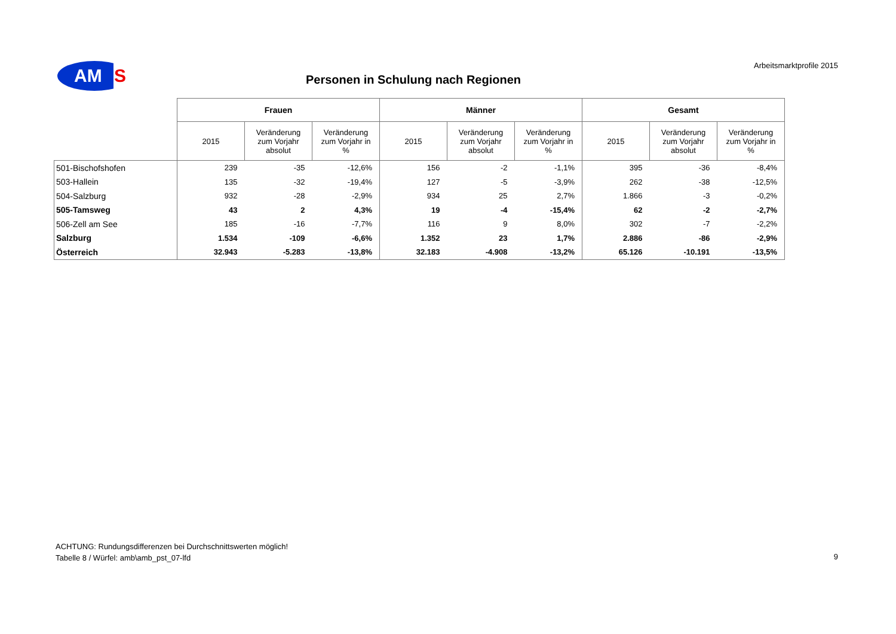AM
S
Arbeitsmarktprofile 2015
Personen in Schulung nach Regionen
| | Frauen | | | Männer | | | Gesamt | | |
| | 2015 | Veränderung zum Vorjahr absolut | Veränderung zum Vorjahr in % | 2015 | Veränderung zum Vorjahr absolut | Veränderung zum Vorjahr in % | 2015 | Veränderung zum Vorjahr absolut | Veränderung zum Vorjahr in % |
| 501-Bischofshofen | 239 | -35 | -12,6% | 156 | -2 | -1,1% | 395 | -36 | -8,4% |
| 503-Hallein | 135 | -32 | -19,4% | 127 | -5 | -3,9% | 262 | -38 | -12,5% |
| 504-Salzburg | 932 | -28 | -2,9% | 934 | 25 | 2,7% | 1.866 | -3 | -0,2% |
| 505-Tamsweg | 43 | 2 | 4,3% | 19 | -4 | -15,4% | 62 | -2 | -2,7% |
| 506-Zell am See | 185 | -16 | -7,7% | 116 | 9 | 8,0% | 302 | -7 | -2,2% |
| Salzburg | 1.534 | -109 | -6,6% | 1.352 | 23 | 1,7% | 2.886 | -86 | -2,9% |
| Österreich | 32.943 | -5.283 | -13,8% | 32.183 | -4.908 | -13,2% | 65.126 | -10.191 | -13,5% |
ACHTUNG: Rundungsdifferenzen bei Durchschnittswerten möglich!
Tabelle 8 / Würfel: amb\amb_pst_07-lfd
9